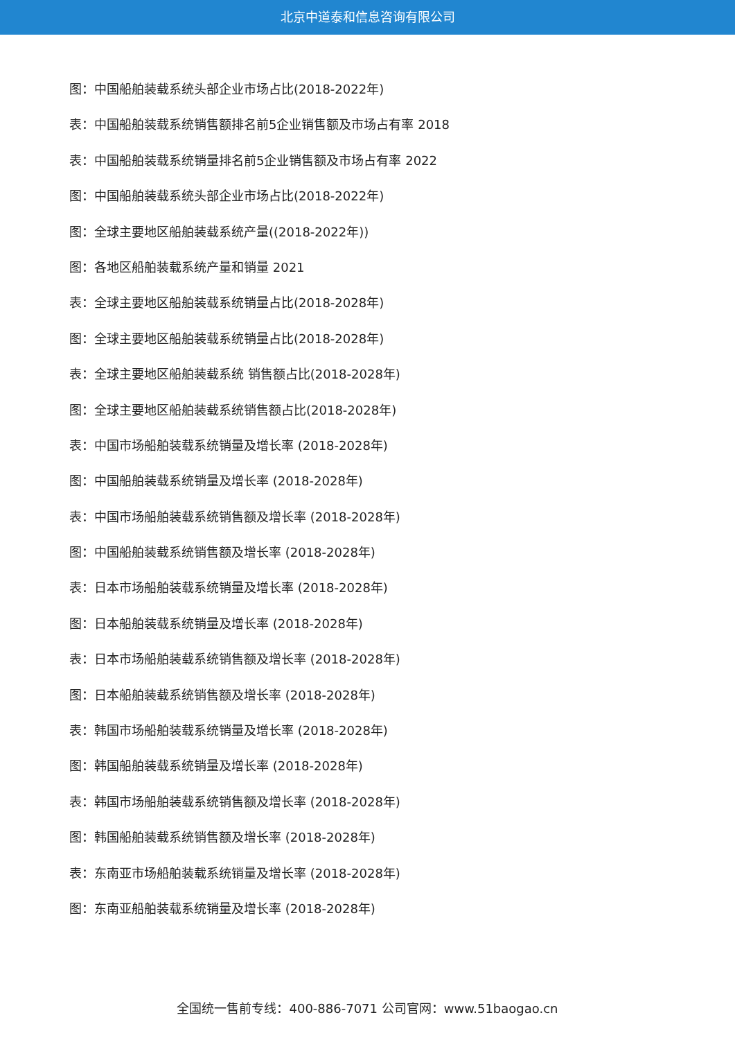北京中道泰和信息咨询有限公司
图：中国船舶装载系统头部企业市场占比(2018-2022年)
表：中国船舶装载系统销售额排名前5企业销售额及市场占有率 2018
表：中国船舶装载系统销量排名前5企业销售额及市场占有率 2022
图：中国船舶装载系统头部企业市场占比(2018-2022年)
图：全球主要地区船舶装载系统产量((2018-2022年))
图：各地区船舶装载系统产量和销量 2021
表：全球主要地区船舶装载系统销量占比(2018-2028年)
图：全球主要地区船舶装载系统销量占比(2018-2028年)
表：全球主要地区船舶装载系统 销售额占比(2018-2028年)
图：全球主要地区船舶装载系统销售额占比(2018-2028年)
表：中国市场船舶装载系统销量及增长率 (2018-2028年)
图：中国船舶装载系统销量及增长率 (2018-2028年)
表：中国市场船舶装载系统销售额及增长率 (2018-2028年)
图：中国船舶装载系统销售额及增长率 (2018-2028年)
表：日本市场船舶装载系统销量及增长率 (2018-2028年)
图：日本船舶装载系统销量及增长率 (2018-2028年)
表：日本市场船舶装载系统销售额及增长率 (2018-2028年)
图：日本船舶装载系统销售额及增长率 (2018-2028年)
表：韩国市场船舶装载系统销量及增长率 (2018-2028年)
图：韩国船舶装载系统销量及增长率 (2018-2028年)
表：韩国市场船舶装载系统销售额及增长率 (2018-2028年)
图：韩国船舶装载系统销售额及增长率 (2018-2028年)
表：东南亚市场船舶装载系统销量及增长率 (2018-2028年)
图：东南亚船舶装载系统销量及增长率 (2018-2028年)
全国统一售前专线：400-886-7071 公司官网：www.51baogao.cn